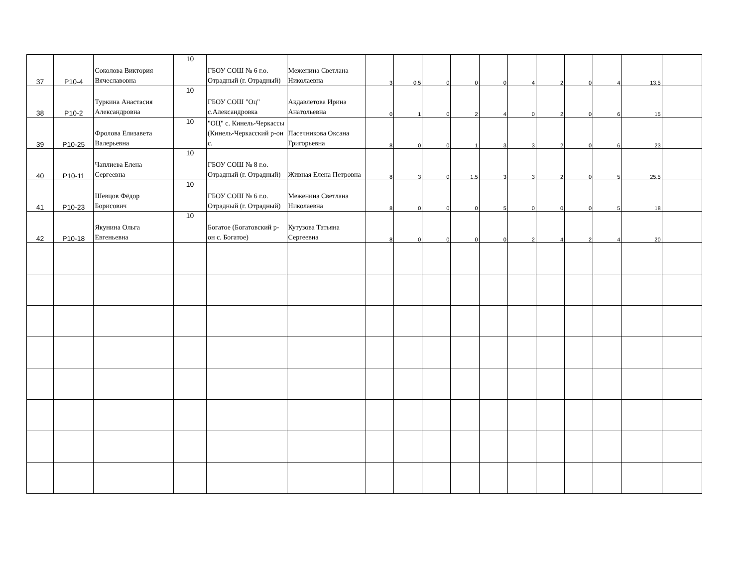| 37 | P10-4 | Соколова Виктория Вячеславовна | 10 | ГБОУ СОШ № 6 г.о. Отрадный (г. Отрадный) | Меженина Светлана Николаевна | 3 | 0.5 | 0 | 0 | 0 | 4 | 2 | 0 | 4 | 13.5 | |
| 38 | P10-2 | Туркина Анастасия Александровна | 10 | ГБОУ СОШ "Оц" с.Александровка | Акдавлетова Ирина Анатольевна | 0 | 1 | 0 | 2 | 4 | 0 | 2 | 0 | 6 | 15 | |
| 39 | P10-25 | Фролова Елизавета Валерьевна | 10 | "ОЦ" с. Кинель-Черкассы (Кинель-Черкасский р-он с. | Пасечникова Оксана Григорьевна | 8 | 0 | 0 | 1 | 3 | 3 | 2 | 0 | 6 | 23 | |
| 40 | P10-11 | Чаплиева Елена Сергеевна | 10 | ГБОУ СОШ № 8 г.о. Отрадный (г. Отрадный) | Живная Елена Петровна | 8 | 3 | 0 | 1.5 | 3 | 3 | 2 | 0 | 5 | 25.5 | |
| 41 | P10-23 | Шевцов Фёдор Борисович | 10 | ГБОУ СОШ № 6 г.о. Отрадный (г. Отрадный) | Меженина Светлана Николаевна | 8 | 0 | 0 | 0 | 5 | 0 | 0 | 0 | 5 | 18 | |
| 42 | P10-18 | Якунина Ольга Евгеньевна | 10 | Богатое (Богатовский р-он с. Богатое) | Кутузова Татьяна Сергеевна | 8 | 0 | 0 | 0 | 0 | 2 | 4 | 2 | 4 | 20 | |